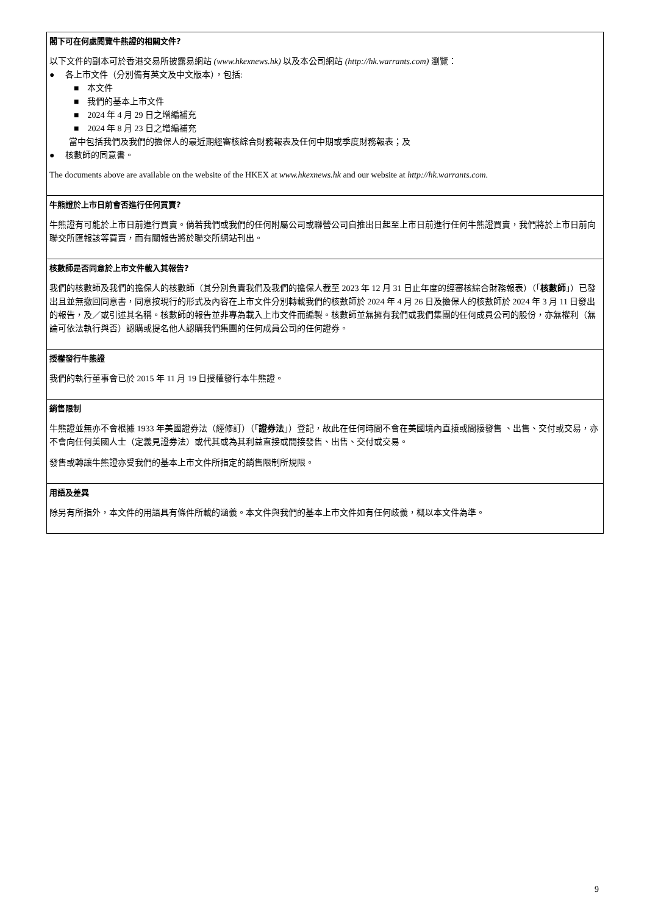閣下可在何處閱覽牛熊證的相關文件?
以下文件的副本可於香港交易所披露易網站 (www.hkexnews.hk) 以及本公司網站 (http://hk.warrants.com) 瀏覽：
● 各上市文件（分別備有英文及中文版本），包括:
■ 本文件
■ 我們的基本上市文件
■ 2024 年 4 月 29 日之增編補充
■ 2024 年 8 月 23 日之增編補充
當中包括我們及我們的擔保人的最近期經審核綜合財務報表及任何中期或季度財務報表；及
● 核數師的同意書。
The documents above are available on the website of the HKEX at www.hkexnews.hk and our website at http://hk.warrants.com.
牛熊證於上市日前會否進行任何買賣?
牛熊證有可能於上市日前進行買賣。倘若我們或我們的任何附屬公司或聯營公司自推出日起至上市日前進行任何牛熊證買賣，我們將於上市日前向聯交所匯報該等買賣，而有關報告將於聯交所網站刊出。
核數師是否同意於上市文件載入其報告?
我們的核數師及我們的擔保人的核數師（其分別負責我們及我們的擔保人截至 2023 年 12 月 31 日止年度的經審核綜合財務報表）（「核數師」）已發出且並無撤回同意書，同意按現行的形式及內容在上市文件分別轉載我們的核數師於 2024 年 4 月 26 日及擔保人的核數師於 2024 年 3 月 11 日發出的報告，及／或引述其名稱。核數師的報告並非專為載入上市文件而編製。核數師並無擁有我們或我們集團的任何成員公司的股份，亦無權利（無論可依法執行與否）認購或提名他人認購我們集團的任何成員公司的任何證券。
授權發行牛熊證
我們的執行董事會已於 2015 年 11 月 19 日授權發行本牛熊證。
銷售限制
牛熊證並無亦不會根據 1933 年美國證券法（經修訂）（「證券法」）登記，故此在任何時間不會在美國境內直接或間接發售 、出售、交付或交易，亦不會向任何美國人士（定義見證券法）或代其或為其利益直接或間接發售、出售、交付或交易。
發售或轉讓牛熊證亦受我們的基本上市文件所指定的銷售限制所規限。
用語及差異
除另有所指外，本文件的用語具有條件所載的涵義。本文件與我們的基本上市文件如有任何歧義，概以本文件為準。
9